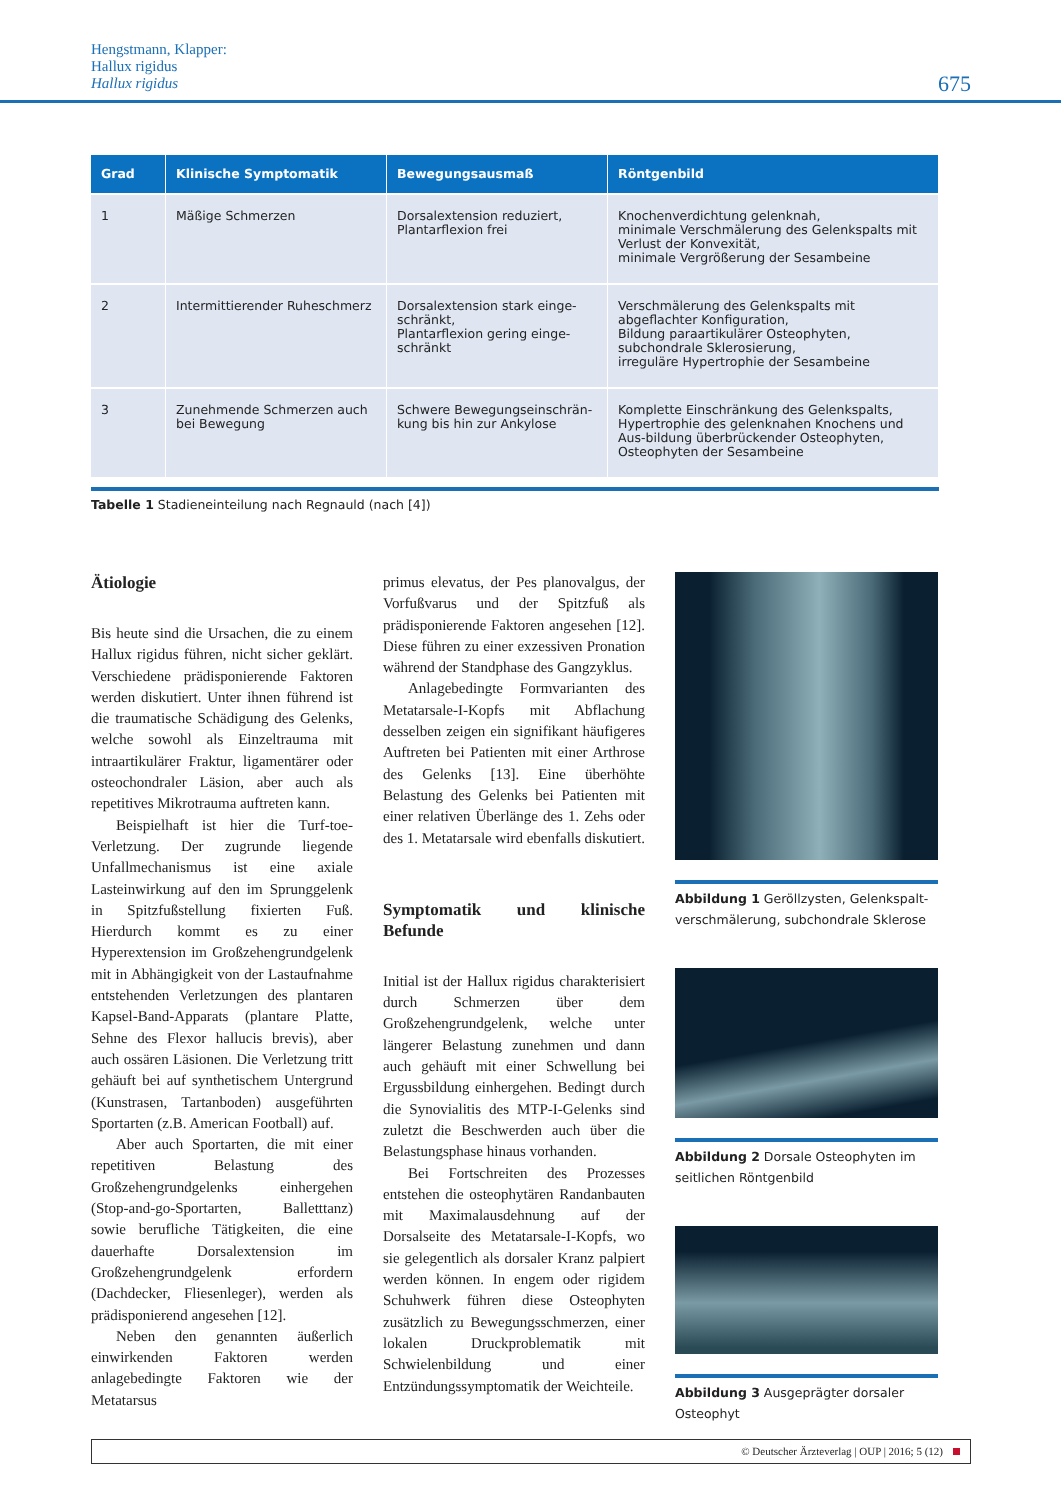Hengstmann, Klapper:
Hallux rigidus
Hallux rigidus
675
| Grad | Klinische Symptomatik | Bewegungsausmaß | Röntgenbild |
| --- | --- | --- | --- |
| 1 | Mäßige Schmerzen | Dorsalextension reduziert, Plantarflexion frei | Knochenverdichtung gelenknah, minimale Verschmälerung des Gelenkspalts mit Verlust der Konvexität, minimale Vergrößerung der Sesambeine |
| 2 | Intermittierender Ruheschmerz | Dorsalextension stark einge-schränkt, Plantarflexion gering einge-schränkt | Verschmälerung des Gelenkspalts mit abgeflachter Konfiguration, Bildung paraartikulärer Osteophyten, subchondrale Sklerosierung, irreguläre Hypertrophie der Sesambeine |
| 3 | Zunehmende Schmerzen auch bei Bewegung | Schwere Bewegungseinschrän-kung bis hin zur Ankylose | Komplette Einschränkung des Gelenkspalts, Hypertrophie des gelenknahen Knochens und Aus-bildung überbrückender Osteophyten, Osteophyten der Sesambeine |
Tabelle 1 Stadieneinteilung nach Regnauld (nach [4])
Ätiologie
Bis heute sind die Ursachen, die zu einem Hallux rigidus führen, nicht sicher geklärt. Verschiedene prädisponierende Faktoren werden diskutiert. Unter ihnen führend ist die traumatische Schädigung des Gelenks, welche sowohl als Einzeltrauma mit intraartikulärer Fraktur, ligamentärer oder osteochondraler Läsion, aber auch als repetitives Mikrotrauma auftreten kann.
Beispielhaft ist hier die Turf-toe-Verletzung. Der zugrunde liegende Unfallmechanismus ist eine axiale Lasteinwirkung auf den im Sprunggelenk in Spitzfußstellung fixierten Fuß. Hierdurch kommt es zu einer Hyperextension im Großzehengrundgelenk mit in Abhängigkeit von der Lastaufnahme entstehenden Verletzungen des plantaren Kapsel-Band-Apparats (plantare Platte, Sehne des Flexor hallucis brevis), aber auch ossären Läsionen. Die Verletzung tritt gehäuft bei auf synthetischem Untergrund (Kunstrasen, Tartanboden) ausgeführten Sportarten (z.B. American Football) auf.
Aber auch Sportarten, die mit einer repetitiven Belastung des Großzehengrundgelenks einhergehen (Stop-and-go-Sportarten, Balletttanz) sowie berufliche Tätigkeiten, die eine dauerhafte Dorsalextension im Großzehengrundgelenk erfordern (Dachdecker, Fliesenleger), werden als prädisponierend angesehen [12].
Neben den genannten äußerlich einwirkenden Faktoren werden anlagebedingte Faktoren wie der Metatarsus
primus elevatus, der Pes planovalgus, der Vorfußvarus und der Spitzfuß als prädisponierende Faktoren angesehen [12]. Diese führen zu einer exzessiven Pronation während der Standphase des Gangzyklus.
Anlagebedingte Formvarianten des Metatarsale-I-Kopfs mit Abflachung desselben zeigen ein signifikant häufigeres Auftreten bei Patienten mit einer Arthrose des Gelenks [13]. Eine überhöhte Belastung des Gelenks bei Patienten mit einer relativen Überlänge des 1. Zehs oder des 1. Metatarsale wird ebenfalls diskutiert.
Symptomatik und klinische Befunde
Initial ist der Hallux rigidus charakterisiert durch Schmerzen über dem Großzehengrundgelenk, welche unter längerer Belastung zunehmen und dann auch gehäuft mit einer Schwellung bei Ergussbildung einhergehen. Bedingt durch die Synovialitis des MTP-I-Gelenks sind zuletzt die Beschwerden auch über die Belastungsphase hinaus vorhanden.
Bei Fortschreiten des Prozesses entstehen die osteophytären Randanbauten mit Maximalausdehnung auf der Dorsalseite des Metatarsale-I-Kopfs, wo sie gelegentlich als dorsaler Kranz palpiert werden können. In engem oder rigidem Schuhwerk führen diese Osteophyten zusätzlich zu Bewegungsschmerzen, einer lokalen Druckproblematik mit Schwielenbildung und einer Entzündungssymptomatik der Weichteile.
Abbildung 1 Geröllzysten, Gelenkspalt-verschmälerung, subchondrale Sklerose
Abbildung 2 Dorsale Osteophyten im seitlichen Röntgenbild
Abbildung 3 Ausgeprägter dorsaler Osteophyt
© Deutscher Ärzteverlag | OUP | 2016; 5 (12)